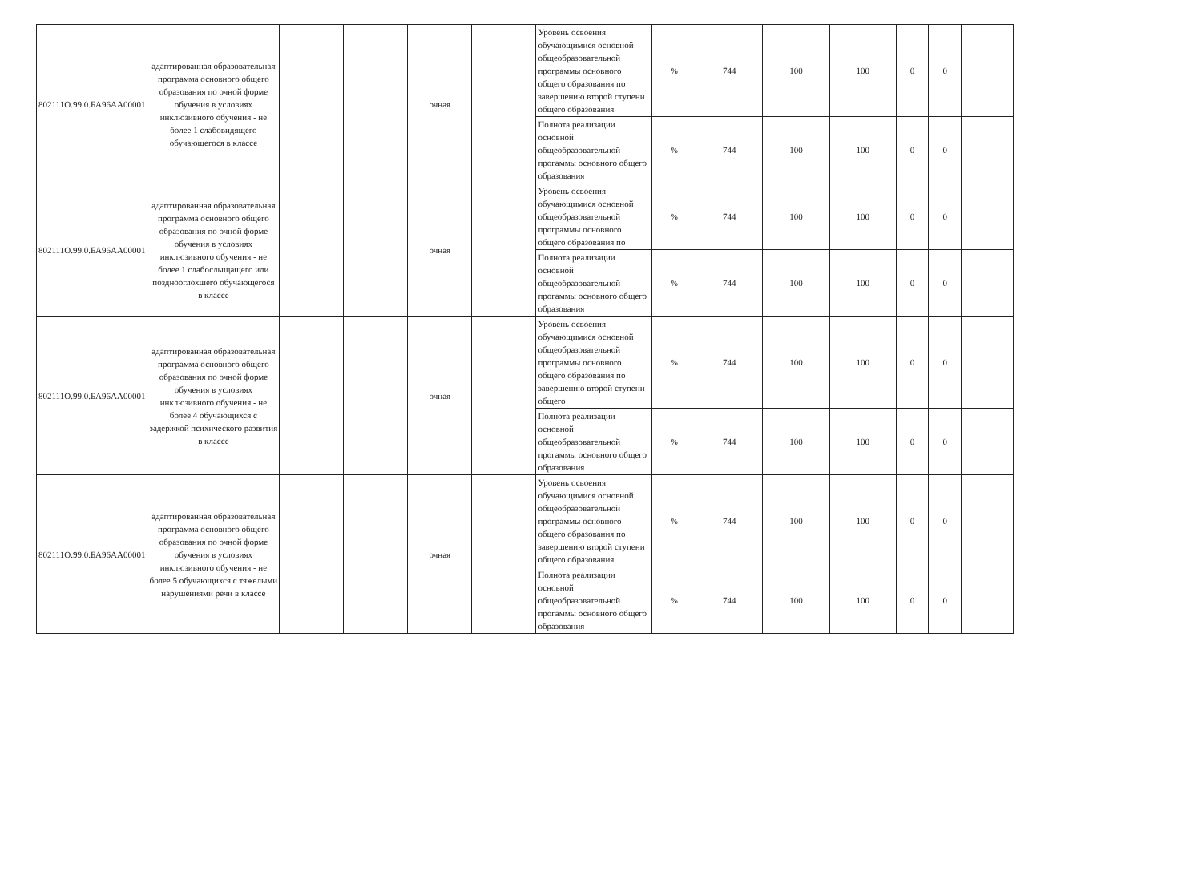| 802111О.99.0.БА96АА00001 | адаптированная образовательная программа основного общего образования по очной форме обучения в условиях инклюзивного обучения - не более 1 слабовидящего обучающегося в классе | | | очная | | Уровень освоения обучающимися основной общеобразовательной программы основного общего образования по завершению второй ступени общего образования | % | 744 | 100 | 100 | 0 | 0 | |
| | | | | | | Полнота реализации основной общеобразовательной прогаммы основного общего образования | % | 744 | 100 | 100 | 0 | 0 | |
| 802111О.99.0.БА96АА00001 | адаптированная образовательная программа основного общего образования по очной форме обучения в условиях инклюзивного обучения - не более 1 слабослыщащего или позднооглохшего обучающегося в классе | | | очная | | Уровень освоения обучающимися основной общеобразовательной программы основного общего образования по | % | 744 | 100 | 100 | 0 | 0 | |
| | | | | | | Полнота реализации основной общеобразовательной прогаммы основного общего образования | % | 744 | 100 | 100 | 0 | 0 | |
| 802111О.99.0.БА96АА00001 | адаптированная образовательная программа основного общего образования по очной форме обучения в условиях инклюзивного обучения - не более 4 обучающихся с задержкой психического развития в классе | | | очная | | Уровень освоения обучающимися основной общеобразовательной программы основного общего образования по завершению второй ступени общего | % | 744 | 100 | 100 | 0 | 0 | |
| | | | | | | Полнота реализации основной общеобразовательной прогаммы основного общего образования | % | 744 | 100 | 100 | 0 | 0 | |
| 802111О.99.0.БА96АА00001 | адаптированная образовательная программа основного общего образования по очной форме обучения в условиях инклюзивного обучения - не более 5 обучающихся с тяжелыми нарушениями речи в классе | | | очная | | Уровень освоения обучающимися основной общеобразовательной программы основного общего образования по завершению второй ступени общего образования | % | 744 | 100 | 100 | 0 | 0 | |
| | | | | | | Полнота реализации основной общеобразовательной прогаммы основного общего образования | % | 744 | 100 | 100 | 0 | 0 | |